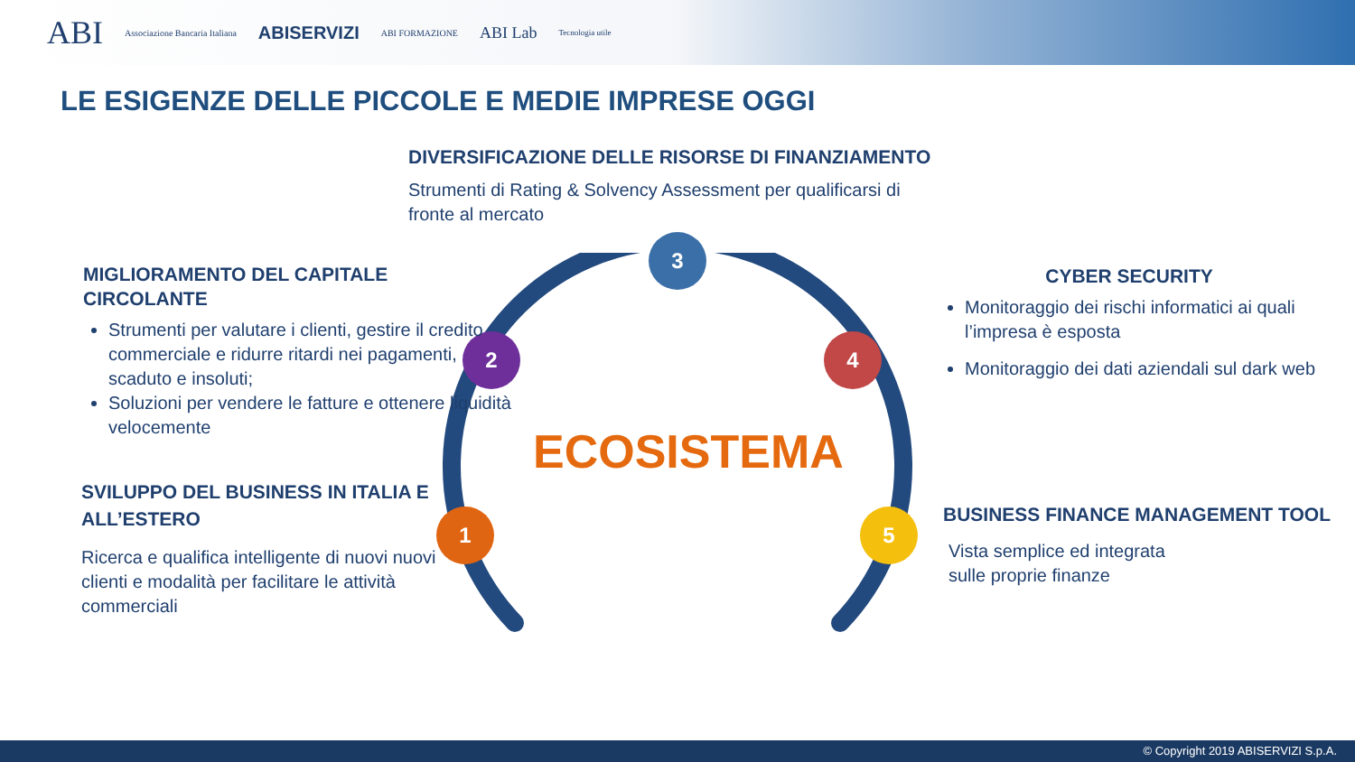ABI Associazione Bancaria Italiana ABISERVIZI ABI FORMAZIONE ABI Lab Tecnologia utile
LE ESIGENZE DELLE PICCOLE E MEDIE IMPRESE OGGI
3
2 4
1 5
ECOSISTEMA
DIVERSIFICAZIONE DELLE RISORSE DI FINANZIAMENTO
Strumenti di Rating & Solvency Assessment per qualificarsi di fronte al mercato
MIGLIORAMENTO DEL CAPITALE CIRCOLANTE
Strumenti per valutare i clienti, gestire il credito commerciale e ridurre ritardi nei pagamenti, scaduto e insoluti;
Soluzioni per vendere le fatture e ottenere liquidità velocemente
SVILUPPO DEL BUSINESS IN ITALIA E ALL’ESTERO
Ricerca e qualifica intelligente di nuovi nuovi clienti e modalità per facilitare le attività commerciali
CYBER SECURITY
Monitoraggio dei rischi informatici ai quali l’impresa è esposta
Monitoraggio dei dati aziendali sul dark web
BUSINESS FINANCE MANAGEMENT TOOL
Vista semplice ed integrata
sulle proprie finanze
© Copyright 2019 ABISERVIZI S.p.A.